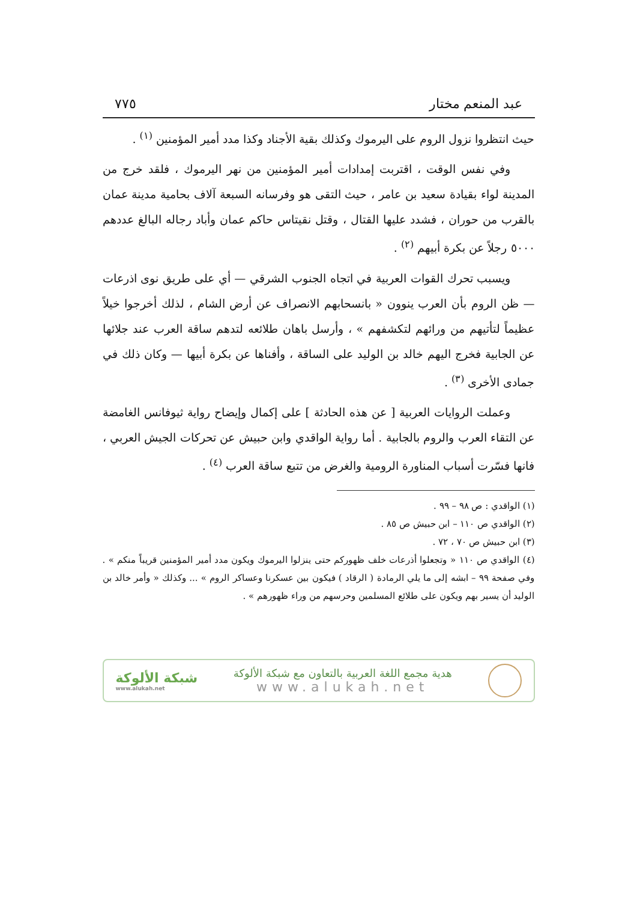عبد المنعم مختار ٧٧٥
حيث انتظروا نزول الروم على اليرموك وكذلك بقية الأجناد وكذا مدد أمير المؤمنين <sup>(١)</sup> .
وفي نفس الوقت ، اقتربت إمدادات أمير المؤمنين من نهر اليرموك ، فلقد خرج من المدينة لواء بقيادة سعيد بن عامر ، حيث التقى هو وفرسانه السبعة آلاف بحامية مدينة عمان بالقرب من حوران ، فشدد عليها القتال ، وقتل نقيتاس حاكم عمان وأباد رجاله البالغ عددهم ٥٠٠٠ رجلاً عن بكرة أبيهم <sup>(٢)</sup> .
ويسبب تحرك القوات العربية في اتجاه الجنوب الشرقي — أي على طريق نوى اذرعات — ظن الروم بأن العرب ينوون « بانسحابهم الانصراف عن أرض الشام ، لذلك أخرجوا خيلاً عظيماً لتأتيهم من ورائهم لتكشفهم » ، وأرسل باهان طلائعه لتدهم ساقة العرب عند جلائها عن الجابية فخرج اليهم خالد بن الوليد على الساقة ، وأفناها عن بكرة أبيها — وكان ذلك في جمادى الأخرى <sup>(٣)</sup> .
وعملت الروايات العربية [ عن هذه الحادثة ] على إكمال وإيضاح رواية ثيوفانس الغامضة عن التقاء العرب والروم بالجابية . أما رواية الواقدي وابن حبيش عن تحركات الجيش العربي ، فانها فسّرت أسباب المناورة الرومية والغرض من تتبع ساقة العرب <sup>(٤)</sup> .
(١) الواقدي : ص ٩٨ – ٩٩ .
(٢) الواقدي ص ١١٠ – ابن حبيش ص ٨٥ .
(٣) ابن حبيش ص ٧٠ ، ٧٢ .
(٤) الواقدي ص ١١٠ « وتجعلوا أذرعات خلف ظهوركم حتى ينزلوا اليرموك ويكون مدد أمير المؤمنين قريباً منكم » . وفي صفحة ٩٩ – ابشه إلى ما يلي الرمادة ( الرقاد ) فيكون بين عسكرنا وعساكر الروم » ... وكذلك « وأمر خالد بن الوليد أن يسير بهم ويكون على طلائع المسلمين وحرسهم من وراء ظهورهم » .
هدية مجمع اللغة العربية بالتعاون مع شبكة الألوكة
www.alukah.net
شبكة الألوكة
www.alukah.net